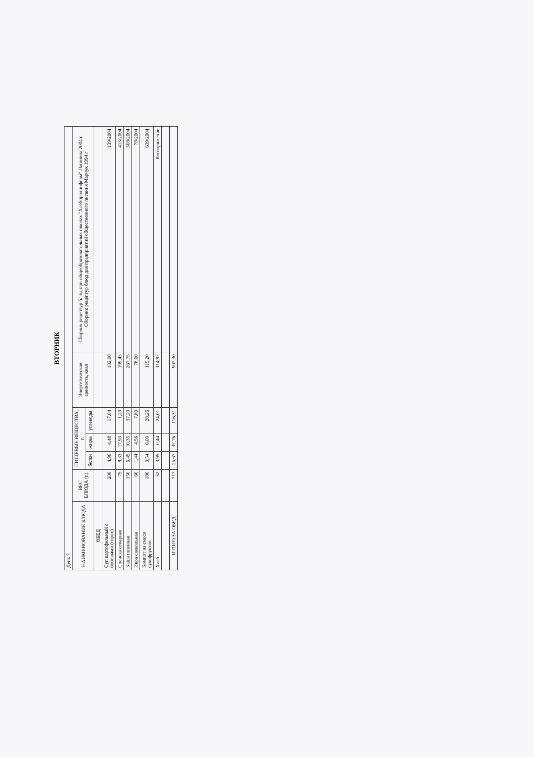ВТОРНИК
| День 7 | | | | | | |
| НАИМЕНОВАНИЕ БЛЮДА | ВЕС БЛЮДА (г.) | ПИЩЕВЫЕ ВЕЩЕСТВА, г. | | | Энергетическая ценность, ккал | Сборник рецептур блюд при общеобразовательных школах "Хлебпродинформ" Лапшина 2004 г Сборник рецептур блюд для предприятий общественного питания Марчук 1994 г |
| | | белки | жиры | углеводы | | |
| ОБЕД | | | | | | |
| Суп картофельный с бобовыми (горох) | 200 | 4,96 | 4,48 | 17,84 | 132,00 | 139/2004 |
| Сосиска отварная | 75 | 8,33 | 17,93 | 1,20 | 199,43 | 413/2004 |
| Каша пшенная | 150 | 6,45 | 10,35 | 37,20 | 267,75 | 508/2004 |
| Икра свекольная | 60 | 1,44 | 4,56 | 7,80 | 78,00 | 78/2004 |
| Компот из смеси сухофруктов | 180 | 0,54 | 0,00 | 28,26 | 115,20 | 639/2004 |
| Хлеб | 52 | 3,95 | 0,44 | 24,01 | 114,92 | Распоряжение |
| ИТОГО ЗА ОБЕД | 717 | 25,67 | 37,76 | 116,31 | 907,30 | |